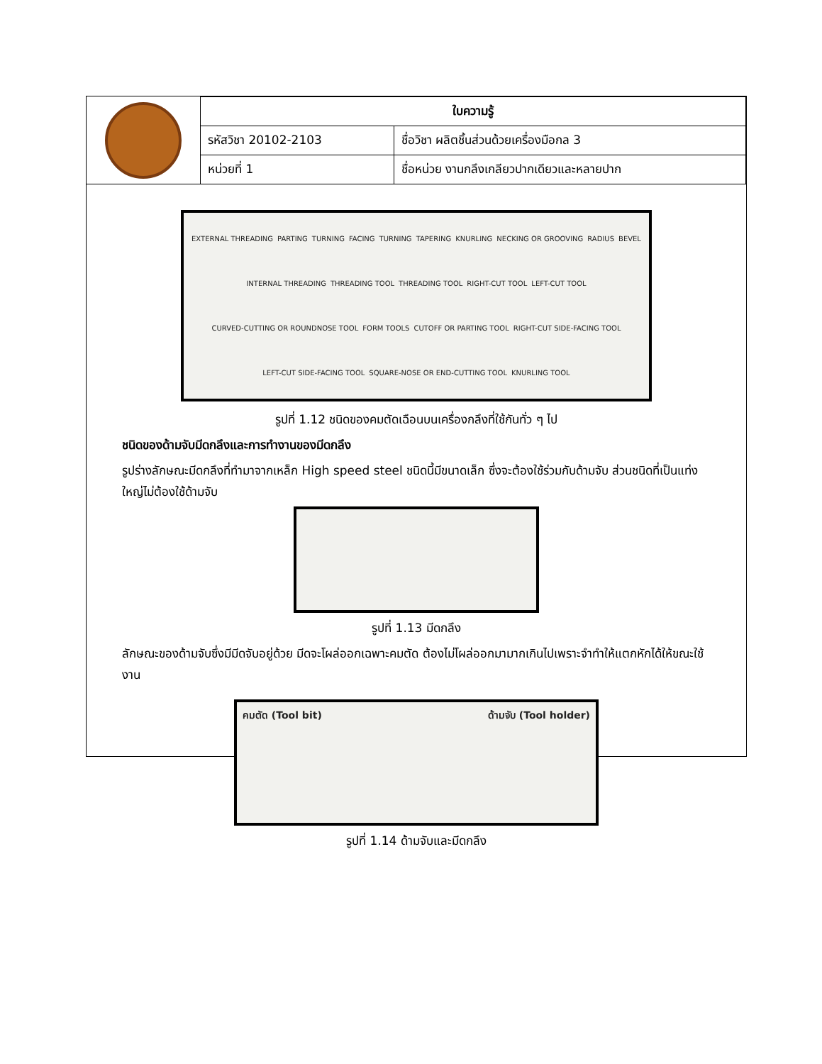| | ใบความรู้ | |
| | รหัสวิชา 20102-2103 | ชื่อวิชา ผลิตชิ้นส่วนด้วยเครื่องมือกล 3 |
| | หน่วยที่ 1 | ชื่อหน่วย งานกลึงเกลียวปากเดียวและหลายปาก |
EXTERNAL THREADING PARTING TURNING FACING TURNING TAPERING KNURLING NECKING OR GROOVING RADIUS BEVEL INTERNAL THREADING THREADING TOOL THREADING TOOL RIGHT-CUT TOOL LEFT-CUT TOOL CURVED-CUTTING OR ROUNDNOSE TOOL FORM TOOLS CUTOFF OR PARTING TOOL RIGHT-CUT SIDE-FACING TOOL LEFT-CUT SIDE-FACING TOOL SQUARE-NOSE OR END-CUTTING TOOL KNURLING TOOL
รูปที่ 1.12 ชนิดของคมตัดเฉือนบนเครื่องกลึงที่ใช้กันทั่ว ๆ ไป
ชนิดของด้ามจับมีดกลึงและการทำงานของมีดกลึง
รูปร่างลักษณะมีดกลึงที่ทำมาจากเหล็ก High speed steel ชนิดนี้มีขนาดเล็ก ซึ่งจะต้องใช้ร่วมกับด้ามจับ ส่วนชนิดที่เป็นแท่งใหญ่ไม่ต้องใช้ด้ามจับ
รูปที่ 1.13 มีดกลึง
ลักษณะของด้ามจับซึ่งมีมีดจับอยู่ด้วย มีดจะโผล่ออกเฉพาะคมตัด ต้องไม่โผล่ออกมามากเกินไปเพราะจำทำให้แตกหักได้ให้ขณะใช้งาน
คมตัด (Tool bit) ด้ามจับ (Tool holder)
รูปที่ 1.14 ด้ามจับและมีดกลึง